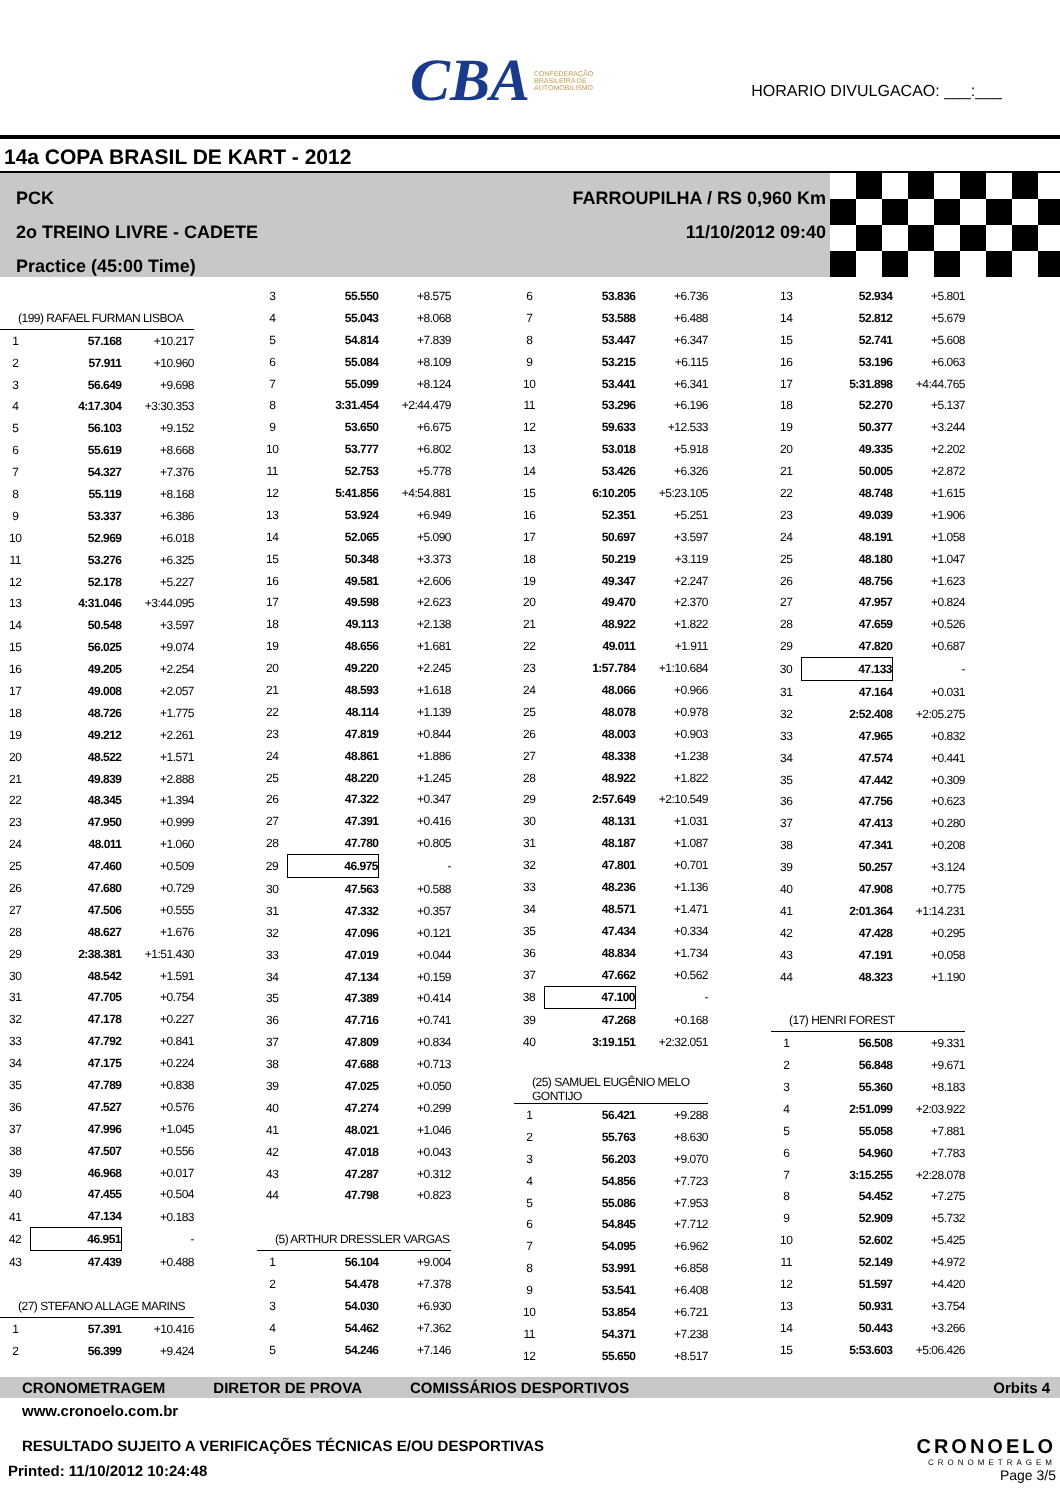CBA CONFEDERAÇÃO BRASILEIRA DE AUTOMOBILISMO
HORARIO DIVULGACAO: ___:___
14a COPA BRASIL DE KART - 2012
PCK
2o TREINO LIVRE - CADETE
Practice (45:00 Time)
FARROUPILHA / RS 0,960 Km
11/10/2012 09:40
| (199) RAFAEL FURMAN LISBOA | | |
| 1 | 57.168 | +10.217 |
| 2 | 57.911 | +10.960 |
| 3 | 56.649 | +9.698 |
| 4 | 4:17.304 | +3:30.353 |
| 5 | 56.103 | +9.152 |
| 6 | 55.619 | +8.668 |
| 7 | 54.327 | +7.376 |
| 8 | 55.119 | +8.168 |
| 9 | 53.337 | +6.386 |
| 10 | 52.969 | +6.018 |
| 11 | 53.276 | +6.325 |
| 12 | 52.178 | +5.227 |
| 13 | 4:31.046 | +3:44.095 |
| 14 | 50.548 | +3.597 |
| 15 | 56.025 | +9.074 |
| 16 | 49.205 | +2.254 |
| 17 | 49.008 | +2.057 |
| 18 | 48.726 | +1.775 |
| 19 | 49.212 | +2.261 |
| 20 | 48.522 | +1.571 |
| 21 | 49.839 | +2.888 |
| 22 | 48.345 | +1.394 |
| 23 | 47.950 | +0.999 |
| 24 | 48.011 | +1.060 |
| 25 | 47.460 | +0.509 |
| 26 | 47.680 | +0.729 |
| 27 | 47.506 | +0.555 |
| 28 | 48.627 | +1.676 |
| 29 | 2:38.381 | +1:51.430 |
| 30 | 48.542 | +1.591 |
| 31 | 47.705 | +0.754 |
| 32 | 47.178 | +0.227 |
| 33 | 47.792 | +0.841 |
| 34 | 47.175 | +0.224 |
| 35 | 47.789 | +0.838 |
| 36 | 47.527 | +0.576 |
| 37 | 47.996 | +1.045 |
| 38 | 47.507 | +0.556 |
| 39 | 46.968 | +0.017 |
| 40 | 47.455 | +0.504 |
| 41 | 47.134 | +0.183 |
| 42 | 46.951 | - |
| 43 | 47.439 | +0.488 |
| (27) STEFANO ALLAGE MARINS | | |
| 1 | 57.391 | +10.416 |
| 2 | 56.399 | +9.424 |
| 3 | 55.550 | +8.575 |
| 4 | 55.043 | +8.068 |
| 5 | 54.814 | +7.839 |
| 6 | 55.084 | +8.109 |
| 7 | 55.099 | +8.124 |
| 8 | 3:31.454 | +2:44.479 |
| 9 | 53.650 | +6.675 |
| 10 | 53.777 | +6.802 |
| 11 | 52.753 | +5.778 |
| 12 | 5:41.856 | +4:54.881 |
| 13 | 53.924 | +6.949 |
| 14 | 52.065 | +5.090 |
| 15 | 50.348 | +3.373 |
| 16 | 49.581 | +2.606 |
| 17 | 49.598 | +2.623 |
| 18 | 49.113 | +2.138 |
| 19 | 48.656 | +1.681 |
| 20 | 49.220 | +2.245 |
| 21 | 48.593 | +1.618 |
| 22 | 48.114 | +1.139 |
| 23 | 47.819 | +0.844 |
| 24 | 48.861 | +1.886 |
| 25 | 48.220 | +1.245 |
| 26 | 47.322 | +0.347 |
| 27 | 47.391 | +0.416 |
| 28 | 47.780 | +0.805 |
| 29 | 46.975 | - |
| 30 | 47.563 | +0.588 |
| 31 | 47.332 | +0.357 |
| 32 | 47.096 | +0.121 |
| 33 | 47.019 | +0.044 |
| 34 | 47.134 | +0.159 |
| 35 | 47.389 | +0.414 |
| 36 | 47.716 | +0.741 |
| 37 | 47.809 | +0.834 |
| 38 | 47.688 | +0.713 |
| 39 | 47.025 | +0.050 |
| 40 | 47.274 | +0.299 |
| 41 | 48.021 | +1.046 |
| 42 | 47.018 | +0.043 |
| 43 | 47.287 | +0.312 |
| 44 | 47.798 | +0.823 |
| (5) ARTHUR DRESSLER VARGAS | | |
| 1 | 56.104 | +9.004 |
| 2 | 54.478 | +7.378 |
| 3 | 54.030 | +6.930 |
| 4 | 54.462 | +7.362 |
| 5 | 54.246 | +7.146 |
| 6 | 53.836 | +6.736 |
| 7 | 53.588 | +6.488 |
| 8 | 53.447 | +6.347 |
| 9 | 53.215 | +6.115 |
| 10 | 53.441 | +6.341 |
| 11 | 53.296 | +6.196 |
| 12 | 59.633 | +12.533 |
| 13 | 53.018 | +5.918 |
| 14 | 53.426 | +6.326 |
| 15 | 6:10.205 | +5:23.105 |
| 16 | 52.351 | +5.251 |
| 17 | 50.697 | +3.597 |
| 18 | 50.219 | +3.119 |
| 19 | 49.347 | +2.247 |
| 20 | 49.470 | +2.370 |
| 21 | 48.922 | +1.822 |
| 22 | 49.011 | +1.911 |
| 23 | 1:57.784 | +1:10.684 |
| 24 | 48.066 | +0.966 |
| 25 | 48.078 | +0.978 |
| 26 | 48.003 | +0.903 |
| 27 | 48.338 | +1.238 |
| 28 | 48.922 | +1.822 |
| 29 | 2:57.649 | +2:10.549 |
| 30 | 48.131 | +1.031 |
| 31 | 48.187 | +1.087 |
| 32 | 47.801 | +0.701 |
| 33 | 48.236 | +1.136 |
| 34 | 48.571 | +1.471 |
| 35 | 47.434 | +0.334 |
| 36 | 48.834 | +1.734 |
| 37 | 47.662 | +0.562 |
| 38 | 47.100 | - |
| 39 | 47.268 | +0.168 |
| 40 | 3:19.151 | +2:32.051 |
| (25) SAMUEL EUGÊNIO MELO GONTIJO | | |
| 1 | 56.421 | +9.288 |
| 2 | 55.763 | +8.630 |
| 3 | 56.203 | +9.070 |
| 4 | 54.856 | +7.723 |
| 5 | 55.086 | +7.953 |
| 6 | 54.845 | +7.712 |
| 7 | 54.095 | +6.962 |
| 8 | 53.991 | +6.858 |
| 9 | 53.541 | +6.408 |
| 10 | 53.854 | +6.721 |
| 11 | 54.371 | +7.238 |
| 12 | 55.650 | +8.517 |
| 13 | 52.934 | +5.801 |
| 14 | 52.812 | +5.679 |
| 15 | 52.741 | +5.608 |
| 16 | 53.196 | +6.063 |
| 17 | 5:31.898 | +4:44.765 |
| 18 | 52.270 | +5.137 |
| 19 | 50.377 | +3.244 |
| 20 | 49.335 | +2.202 |
| 21 | 50.005 | +2.872 |
| 22 | 48.748 | +1.615 |
| 23 | 49.039 | +1.906 |
| 24 | 48.191 | +1.058 |
| 25 | 48.180 | +1.047 |
| 26 | 48.756 | +1.623 |
| 27 | 47.957 | +0.824 |
| 28 | 47.659 | +0.526 |
| 29 | 47.820 | +0.687 |
| 30 | 47.133 | - |
| 31 | 47.164 | +0.031 |
| 32 | 2:52.408 | +2:05.275 |
| 33 | 47.965 | +0.832 |
| 34 | 47.574 | +0.441 |
| 35 | 47.442 | +0.309 |
| 36 | 47.756 | +0.623 |
| 37 | 47.413 | +0.280 |
| 38 | 47.341 | +0.208 |
| 39 | 50.257 | +3.124 |
| 40 | 47.908 | +0.775 |
| 41 | 2:01.364 | +1:14.231 |
| 42 | 47.428 | +0.295 |
| 43 | 47.191 | +0.058 |
| 44 | 48.323 | +1.190 |
| (17) HENRI FOREST | | |
| 1 | 56.508 | +9.331 |
| 2 | 56.848 | +9.671 |
| 3 | 55.360 | +8.183 |
| 4 | 2:51.099 | +2:03.922 |
| 5 | 55.058 | +7.881 |
| 6 | 54.960 | +7.783 |
| 7 | 3:15.255 | +2:28.078 |
| 8 | 54.452 | +7.275 |
| 9 | 52.909 | +5.732 |
| 10 | 52.602 | +5.425 |
| 11 | 52.149 | +4.972 |
| 12 | 51.597 | +4.420 |
| 13 | 50.931 | +3.754 |
| 14 | 50.443 | +3.266 |
| 15 | 5:53.603 | +5:06.426 |
CRONOMETRAGEM DIRETOR DE PROVA COMISSÁRIOS DESPORTIVOS Orbits 4
www.cronoelo.com.br
RESULTADO SUJEITO A VERIFICAÇÕES TÉCNICAS E/OU DESPORTIVAS
Printed: 11/10/2012 10:24:48
CRONOELO
CRONOMETRAGEM
Page 3/5